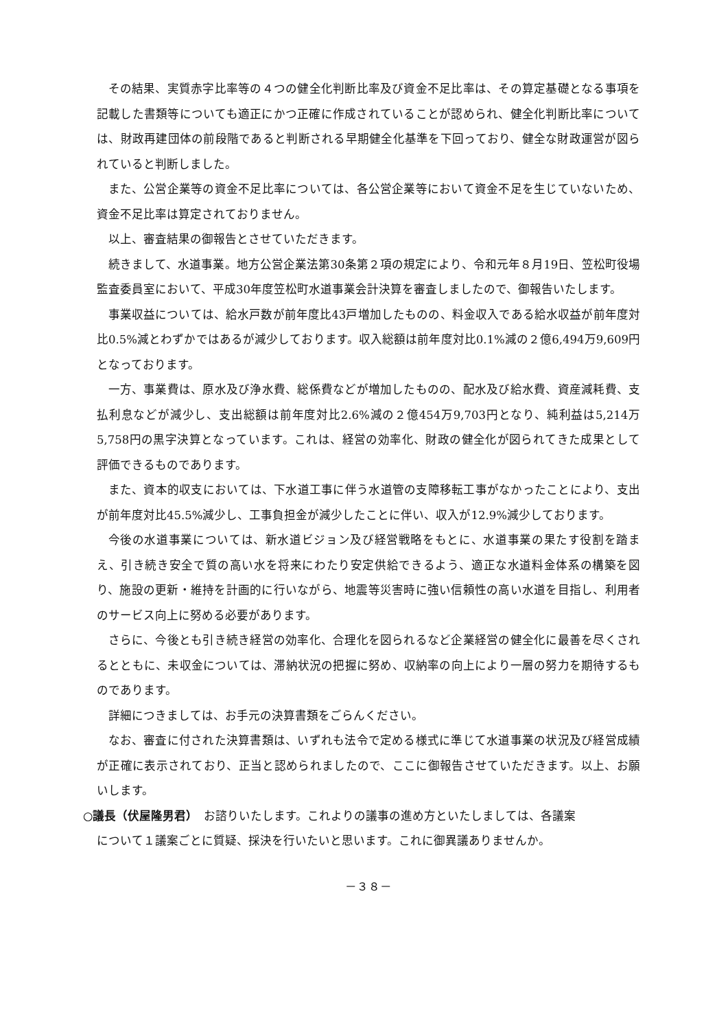その結果、実質赤字比率等の４つの健全化判断比率及び資金不足比率は、その算定基礎となる事項を記載した書類等についても適正にかつ正確に作成されていることが認められ、健全化判断比率については、財政再建団体の前段階であると判断される早期健全化基準を下回っており、健全な財政運営が図られていると判断しました。
また、公営企業等の資金不足比率については、各公営企業等において資金不足を生じていないため、資金不足比率は算定されておりません。
以上、審査結果の御報告とさせていただきます。
続きまして、水道事業。地方公営企業法第30条第２項の規定により、令和元年８月19日、笠松町役場監査委員室において、平成30年度笠松町水道事業会計決算を審査しましたので、御報告いたします。
事業収益については、給水戸数が前年度比43戸増加したものの、料金収入である給水収益が前年度対比0.5%減とわずかではあるが減少しております。収入総額は前年度対比0.1%減の２億6,494万9,609円となっております。
一方、事業費は、原水及び浄水費、総係費などが増加したものの、配水及び給水費、資産減耗費、支払利息などが減少し、支出総額は前年度対比2.6%減の２億454万9,703円となり、純利益は5,214万5,758円の黒字決算となっています。これは、経営の効率化、財政の健全化が図られてきた成果として評価できるものであります。
また、資本的収支においては、下水道工事に伴う水道管の支障移転工事がなかったことにより、支出が前年度対比45.5%減少し、工事負担金が減少したことに伴い、収入が12.9%減少しております。
今後の水道事業については、新水道ビジョン及び経営戦略をもとに、水道事業の果たす役割を踏まえ、引き続き安全で質の高い水を将来にわたり安定供給できるよう、適正な水道料金体系の構築を図り、施設の更新・維持を計画的に行いながら、地震等災害時に強い信頼性の高い水道を目指し、利用者のサービス向上に努める必要があります。
さらに、今後とも引き続き経営の効率化、合理化を図られるなど企業経営の健全化に最善を尽くされるとともに、未収金については、滞納状況の把握に努め、収納率の向上により一層の努力を期待するものであります。
詳細につきましては、お手元の決算書類をごらんください。
なお、審査に付された決算書類は、いずれも法令で定める様式に準じて水道事業の状況及び経営成績が正確に表示されており、正当と認められましたので、ここに御報告させていただきます。以上、お願いします。
○議長（伏屋隆男君）　お諮りいたします。これよりの議事の進め方といたしましては、各議案
について１議案ごとに質疑、採決を行いたいと思います。これに御異議ありませんか。
－３８－